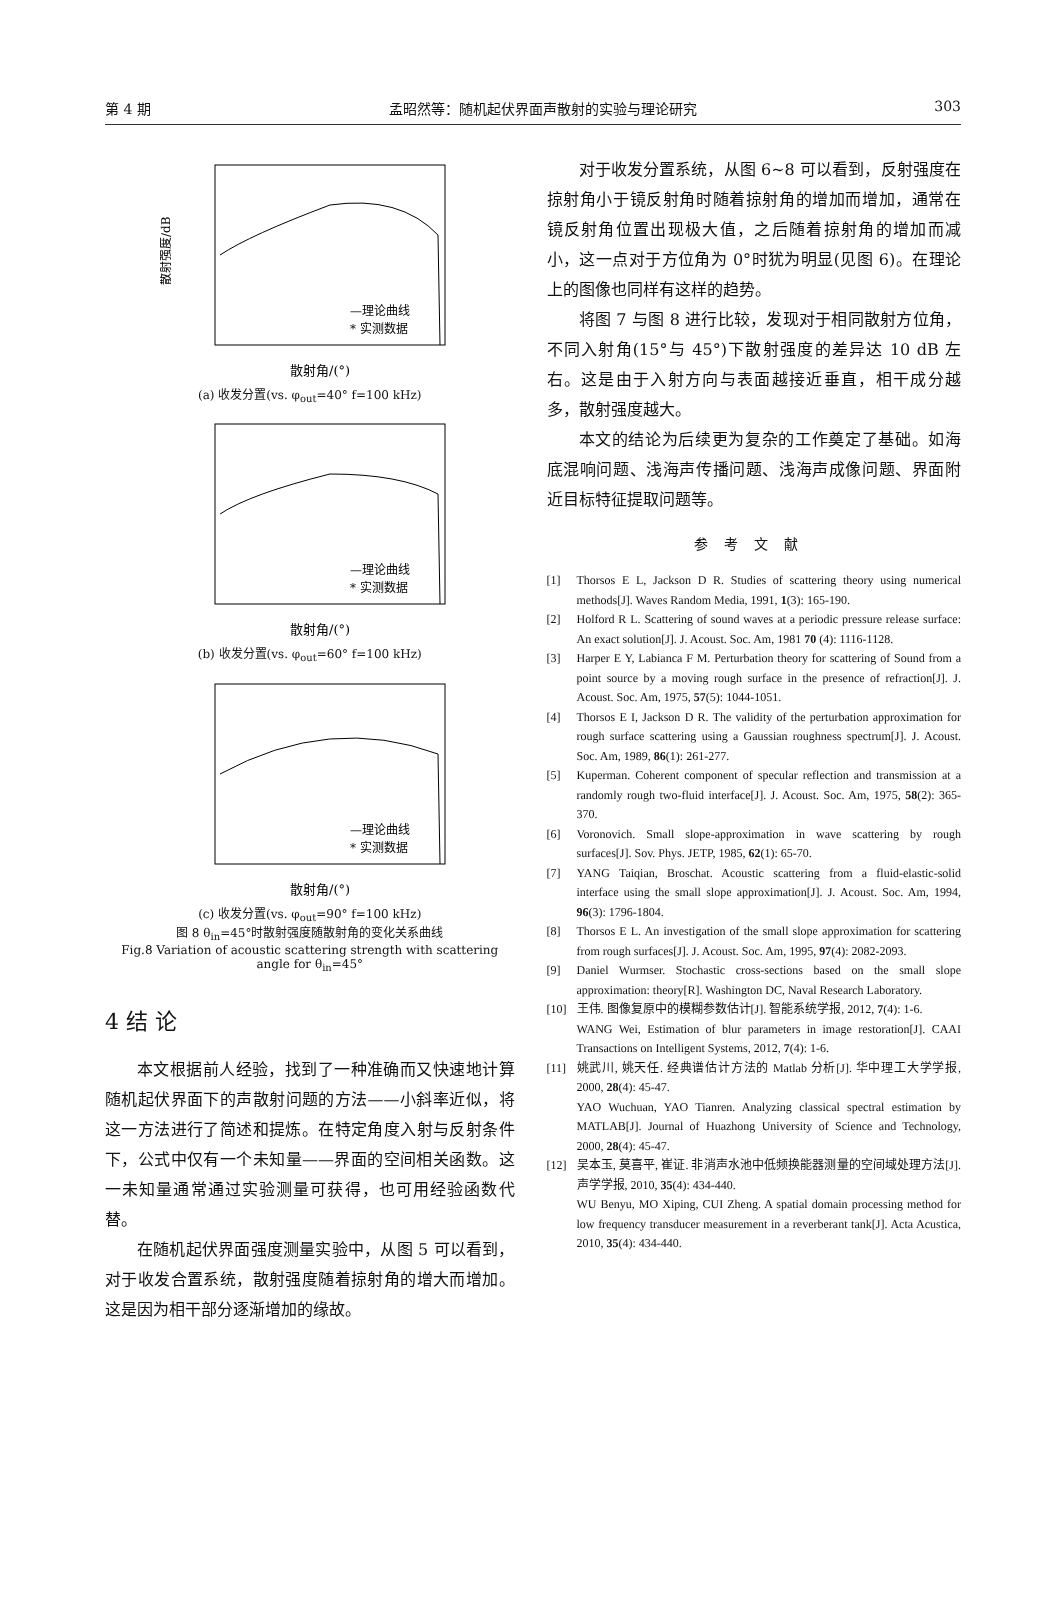第 4 期 孟昭然等：随机起伏界面声散射的实验与理论研究 303
散射强度/dB
散射角/(°)
—理论曲线
* 实测数据
(a) 收发分置(vs. φ<sub>out</sub>=40° f=100 kHz)
散射角/(°)
—理论曲线
* 实测数据
(b) 收发分置(vs. φ<sub>out</sub>=60° f=100 kHz)
散射角/(°)
—理论曲线
* 实测数据
(c) 收发分置(vs. φ<sub>out</sub>=90° f=100 kHz)
图 8 θ<sub>in</sub>=45°时散射强度随散射角的变化关系曲线
Fig.8 Variation of acoustic scattering strength with scattering angle for θ<sub>in</sub>=45°
4 结 论
本文根据前人经验，找到了一种准确而又快速地计算随机起伏界面下的声散射问题的方法——小斜率近似，将这一方法进行了简述和提炼。在特定角度入射与反射条件下，公式中仅有一个未知量——界面的空间相关函数。这一未知量通常通过实验测量可获得，也可用经验函数代替。
在随机起伏界面强度测量实验中，从图 5 可以看到，对于收发合置系统，散射强度随着掠射角的增大而增加。这是因为相干部分逐渐增加的缘故。
对于收发分置系统，从图 6~8 可以看到，反射强度在掠射角小于镜反射角时随着掠射角的增加而增加，通常在镜反射角位置出现极大值，之后随着掠射角的增加而减小，这一点对于方位角为 0°时犹为明显(见图 6)。在理论上的图像也同样有这样的趋势。
将图 7 与图 8 进行比较，发现对于相同散射方位角，不同入射角(15°与 45°)下散射强度的差异达 10 dB 左右。这是由于入射方向与表面越接近垂直，相干成分越多，散射强度越大。
本文的结论为后续更为复杂的工作奠定了基础。如海底混响问题、浅海声传播问题、浅海声成像问题、界面附近目标特征提取问题等。
参考文献
[1] Thorsos E L, Jackson D R. Studies of scattering theory using numerical methods[J]. Waves Random Media, 1991, 1(3): 165-190.
[2] Holford R L. Scattering of sound waves at a periodic pressure release surface: An exact solution[J]. J. Acoust. Soc. Am, 1981 70 (4): 1116-1128.
[3] Harper E Y, Labianca F M. Perturbation theory for scattering of Sound from a point source by a moving rough surface in the presence of refraction[J]. J. Acoust. Soc. Am, 1975, 57(5): 1044-1051.
[4] Thorsos E I, Jackson D R. The validity of the perturbation approximation for rough surface scattering using a Gaussian roughness spectrum[J]. J. Acoust. Soc. Am, 1989, 86(1): 261-277.
[5] Kuperman. Coherent component of specular reflection and transmission at a randomly rough two-fluid interface[J]. J. Acoust. Soc. Am, 1975, 58(2): 365-370.
[6] Voronovich. Small slope-approximation in wave scattering by rough surfaces[J]. Sov. Phys. JETP, 1985, 62(1): 65-70.
[7] YANG Taiqian, Broschat. Acoustic scattering from a fluid-elastic-solid interface using the small slope approximation[J]. J. Acoust. Soc. Am, 1994, 96(3): 1796-1804.
[8] Thorsos E L. An investigation of the small slope approximation for scattering from rough surfaces[J]. J. Acoust. Soc. Am, 1995, 97(4): 2082-2093.
[9] Daniel Wurmser. Stochastic cross-sections based on the small slope approximation: theory[R]. Washington DC, Naval Research Laboratory.
[10] 王伟. 图像复原中的模糊参数估计[J]. 智能系统学报, 2012, 7(4): 1-6.
WANG Wei, Estimation of blur parameters in image restoration[J]. CAAI Transactions on Intelligent Systems, 2012, 7(4): 1-6.
[11] 姚武川, 姚天任. 经典谱估计方法的 Matlab 分析[J]. 华中理工大学学报, 2000, 28(4): 45-47.
YAO Wuchuan, YAO Tianren. Analyzing classical spectral estimation by MATLAB[J]. Journal of Huazhong University of Science and Technology, 2000, 28(4): 45-47.
[12] 吴本玉, 莫喜平, 崔证. 非消声水池中低频换能器测量的空间域处理方法[J]. 声学学报, 2010, 35(4): 434-440.
WU Benyu, MO Xiping, CUI Zheng. A spatial domain processing method for low frequency transducer measurement in a reverberant tank[J]. Acta Acustica, 2010, 35(4): 434-440.